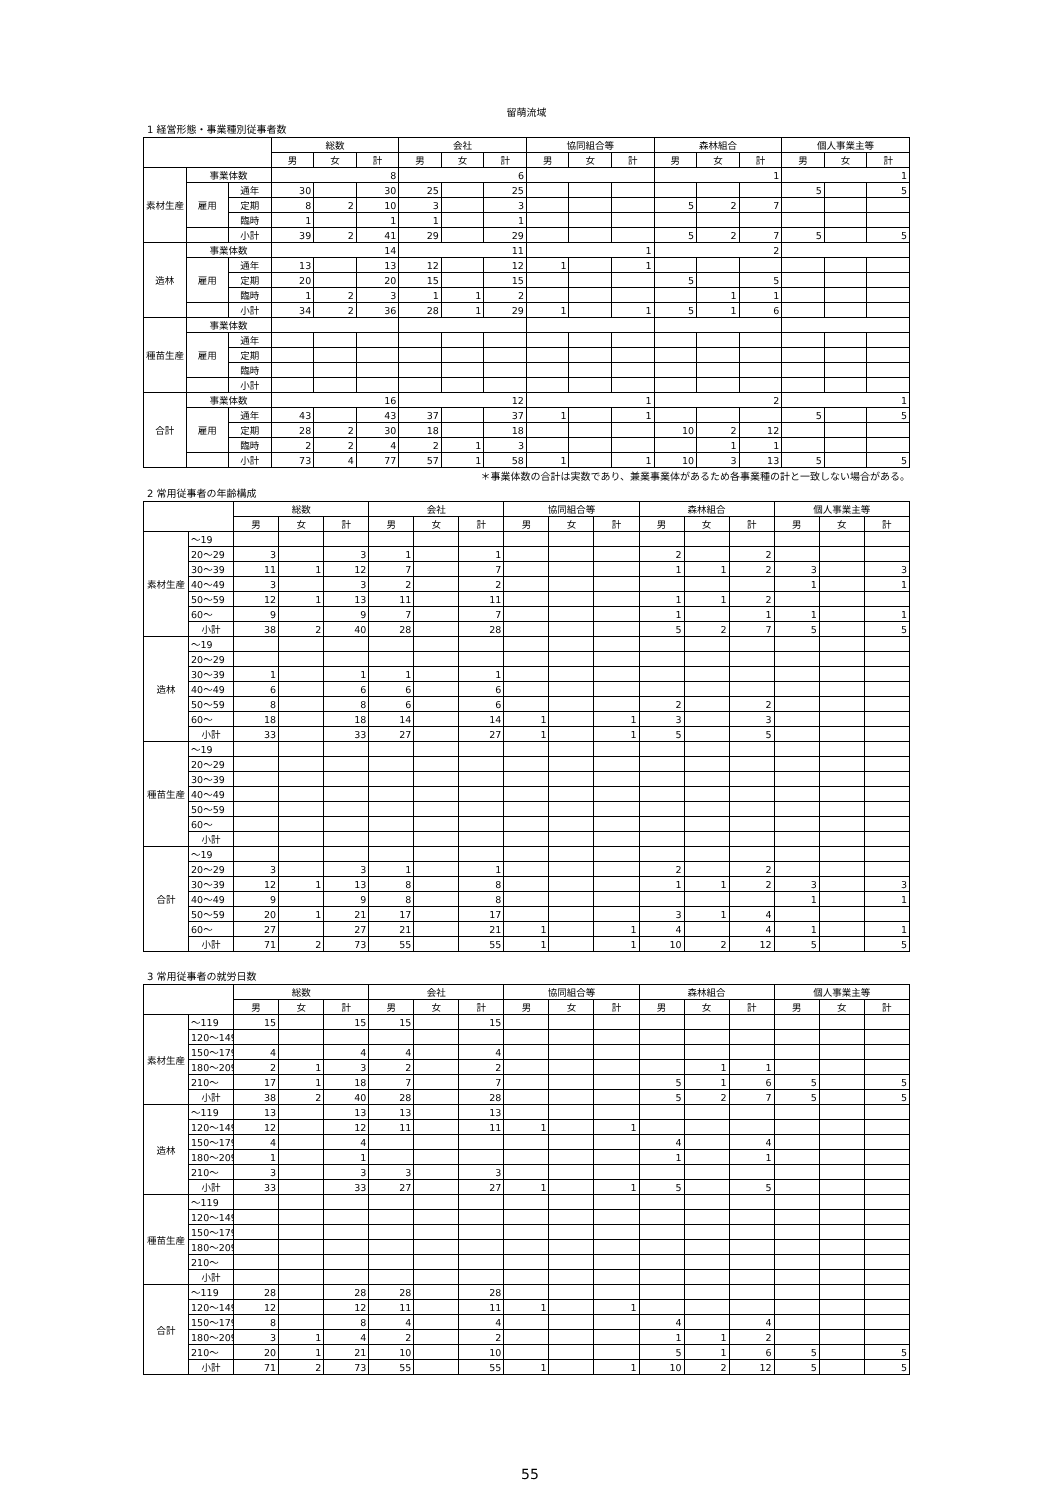留萌流域
1 経営形態・事業種別従事者数
| | | | 総数 | | | 会社 | | | 協同組合等 | | | 森林組合 | | | 個人事業主等 | | |
| --- | --- | --- | --- | --- | --- | --- | --- | --- | --- | --- | --- | --- | --- | --- | --- | --- | --- |
| | | | 男 | 女 | 計 | 男 | 女 | 計 | 男 | 女 | 計 | 男 | 女 | 計 | 男 | 女 | 計 |
| 素材生産 | 事業体数 | | 8 | | | 6 | | | | | | 1 | | | 1 | | |
| | 雇用 | 通年 | 30 | | 30 | 25 | | 25 | | | | | | | 5 | | 5 |
| | | 定期 | 8 | 2 | 10 | 3 | | 3 | | | | 5 | 2 | 7 | | | |
| | | 臨時 | 1 | | 1 | 1 | | 1 | | | | | | | | | |
| | | 小計 | 39 | 2 | 41 | 29 | | 29 | | | | 5 | 2 | 7 | 5 | | 5 |
| 造林 | 事業体数 | | 14 | | | 11 | | | 1 | | | 2 | | | | | |
| | 雇用 | 通年 | 13 | | 13 | 12 | | 12 | 1 | | 1 | | | | | | |
| | | 定期 | 20 | | 20 | 15 | | 15 | | | | 5 | | 5 | | | |
| | | 臨時 | 1 | 2 | 3 | 1 | 1 | 2 | | | | | 1 | 1 | | | |
| | | 小計 | 34 | 2 | 36 | 28 | 1 | 29 | 1 | | 1 | 5 | 1 | 6 | | | |
| 種苗生産 | 事業体数 | | | | | | | | | | | | | | | | |
| | 雇用 | 通年 | | | | | | | | | | | | | | | |
| | | 定期 | | | | | | | | | | | | | | | |
| | | 臨時 | | | | | | | | | | | | | | | |
| | | 小計 | | | | | | | | | | | | | | | |
| 合計 | 事業体数 | | 16 | | | 12 | | | 1 | | | 2 | | | 1 | | |
| | 雇用 | 通年 | 43 | | 43 | 37 | | 37 | 1 | | 1 | | | | 5 | | 5 |
| | | 定期 | 28 | 2 | 30 | 18 | | 18 | | | | 10 | 2 | 12 | | | |
| | | 臨時 | 2 | 2 | 4 | 2 | 1 | 3 | | | | | 1 | 1 | | | |
| | | 小計 | 73 | 4 | 77 | 57 | 1 | 58 | 1 | | 1 | 10 | 3 | 13 | 5 | | 5 |
＊事業体数の合計は実数であり、兼業事業体があるため各事業種の計と一致しない場合がある。
2 常用従事者の年齢構成
| | | 総数 | | | 会社 | | | 協同組合等 | | | 森林組合 | | | 個人事業主等 | | |
| --- | --- | --- | --- | --- | --- | --- | --- | --- | --- | --- | --- | --- | --- | --- | --- | --- |
| | | 男 | 女 | 計 | 男 | 女 | 計 | 男 | 女 | 計 | 男 | 女 | 計 | 男 | 女 | 計 |
| 素材生産 | 〜19 | | | | | | | | | | | | | | | |
| | 20〜29 | 3 | | 3 | 1 | | 1 | | | | 2 | | 2 | | | |
| | 30〜39 | 11 | 1 | 12 | 7 | | 7 | | | | 1 | 1 | 2 | 3 | | 3 |
| | 40〜49 | 3 | | 3 | 2 | | 2 | | | | | | | 1 | | 1 |
| | 50〜59 | 12 | 1 | 13 | 11 | | 11 | | | | 1 | 1 | 2 | | | |
| | 60〜 | 9 | | 9 | 7 | | 7 | | | | 1 | | 1 | 1 | | 1 |
| | 小計 | 38 | 2 | 40 | 28 | | 28 | | | | 5 | 2 | 7 | 5 | | 5 |
| 造林 | 〜19 | | | | | | | | | | | | | | | |
| | 20〜29 | | | | | | | | | | | | | | | |
| | 30〜39 | 1 | | 1 | 1 | | 1 | | | | | | | | | |
| | 40〜49 | 6 | | 6 | 6 | | 6 | | | | | | | | | |
| | 50〜59 | 8 | | 8 | 6 | | 6 | | | | 2 | | 2 | | | |
| | 60〜 | 18 | | 18 | 14 | | 14 | 1 | | 1 | 3 | | 3 | | | |
| | 小計 | 33 | | 33 | 27 | | 27 | 1 | | 1 | 5 | | 5 | | | |
| 種苗生産 | 〜19 | | | | | | | | | | | | | | | |
| | 20〜29 | | | | | | | | | | | | | | | |
| | 30〜39 | | | | | | | | | | | | | | | |
| | 40〜49 | | | | | | | | | | | | | | | |
| | 50〜59 | | | | | | | | | | | | | | | |
| | 60〜 | | | | | | | | | | | | | | | |
| | 小計 | | | | | | | | | | | | | | | |
| 合計 | 〜19 | | | | | | | | | | | | | | | |
| | 20〜29 | 3 | | 3 | 1 | | 1 | | | | 2 | | 2 | | | |
| | 30〜39 | 12 | 1 | 13 | 8 | | 8 | | | | 1 | 1 | 2 | 3 | | 3 |
| | 40〜49 | 9 | | 9 | 8 | | 8 | | | | | | | 1 | | 1 |
| | 50〜59 | 20 | 1 | 21 | 17 | | 17 | | | | 3 | 1 | 4 | | | |
| | 60〜 | 27 | | 27 | 21 | | 21 | 1 | | 1 | 4 | | 4 | 1 | | 1 |
| | 小計 | 71 | 2 | 73 | 55 | | 55 | 1 | | 1 | 10 | 2 | 12 | 5 | | 5 |
3 常用従事者の就労日数
| | | 総数 | | | 会社 | | | 協同組合等 | | | 森林組合 | | | 個人事業主等 | | |
| --- | --- | --- | --- | --- | --- | --- | --- | --- | --- | --- | --- | --- | --- | --- | --- | --- |
| | | 男 | 女 | 計 | 男 | 女 | 計 | 男 | 女 | 計 | 男 | 女 | 計 | 男 | 女 | 計 |
| 素材生産 | 〜119 | 15 | | 15 | 15 | | 15 | | | | | | | | | |
| | 120〜149 | | | | | | | | | | | | | | | |
| | 150〜179 | 4 | | 4 | 4 | | 4 | | | | | | | | | |
| | 180〜209 | 2 | 1 | 3 | 2 | | 2 | | | | | 1 | 1 | | | |
| | 210〜 | 17 | 1 | 18 | 7 | | 7 | | | | 5 | 1 | 6 | 5 | | 5 |
| | 小計 | 38 | 2 | 40 | 28 | | 28 | | | | 5 | 2 | 7 | 5 | | 5 |
| 造林 | 〜119 | 13 | | 13 | 13 | | 13 | | | | | | | | | |
| | 120〜149 | 12 | | 12 | 11 | | 11 | 1 | | 1 | | | | | | |
| | 150〜179 | 4 | | 4 | | | | | | | 4 | | 4 | | | |
| | 180〜209 | 1 | | 1 | | | | | | | 1 | | 1 | | | |
| | 210〜 | 3 | | 3 | 3 | | 3 | | | | | | | | | |
| | 小計 | 33 | | 33 | 27 | | 27 | 1 | | 1 | 5 | | 5 | | | |
| 種苗生産 | 〜119 | | | | | | | | | | | | | | | |
| | 120〜149 | | | | | | | | | | | | | | | |
| | 150〜179 | | | | | | | | | | | | | | | |
| | 180〜209 | | | | | | | | | | | | | | | |
| | 210〜 | | | | | | | | | | | | | | | |
| | 小計 | | | | | | | | | | | | | | | |
| 合計 | 〜119 | 28 | | 28 | 28 | | 28 | | | | | | | | | |
| | 120〜149 | 12 | | 12 | 11 | | 11 | 1 | | 1 | | | | | | |
| | 150〜179 | 8 | | 8 | 4 | | 4 | | | | 4 | | 4 | | | |
| | 180〜209 | 3 | 1 | 4 | 2 | | 2 | | | | 1 | 1 | 2 | | | |
| | 210〜 | 20 | 1 | 21 | 10 | | 10 | | | | 5 | 1 | 6 | 5 | | 5 |
| | 小計 | 71 | 2 | 73 | 55 | | 55 | 1 | | 1 | 10 | 2 | 12 | 5 | | 5 |
55